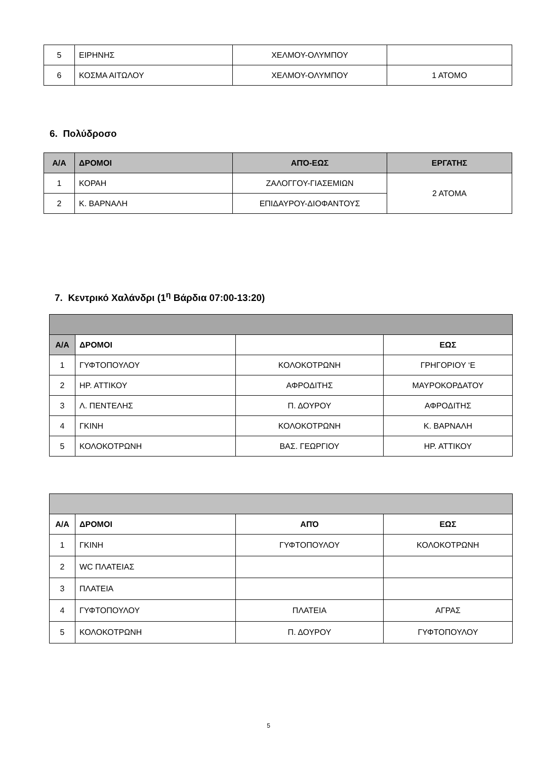| 5 | ΕΙΡΗΝΗΣ | ΧΕΛΜΟΥ-ΟΛΥΜΠΟΥ | |
| 6 | ΚΟΣΜΑ ΑΙΤΩΛΟΥ | ΧΕΛΜΟΥ-ΟΛΥΜΠΟΥ | 1 ΑΤΟΜΟ |
6. Πολύδροσο
| Α/Α | ΔΡΟΜΟΙ | ΑΠΌ-ΕΩΣ | ΕΡΓΑΤΗΣ |
| --- | --- | --- | --- |
| 1 | ΚΟΡΑΗ | ΖΑΛΟΓΓΟΥ-ΓΙΑΣΕΜΙΩΝ | 2 ΑΤΟΜΑ |
| 2 | Κ. ΒΑΡΝΑΛΗ | ΕΠΙΔΑΥΡΟΥ-ΔΙΟΦΑΝΤΟΥΣ | |
7. Κεντρικό Χαλάνδρι (1<sup>η</sup> Βάρδια 07:00-13:20)
| Α/Α | ΔΡΟΜΟΙ | | ΕΩΣ |
| --- | --- | --- | --- |
| 1 | ΓΥΦΤΟΠΟΥΛΟΥ | ΚΟΛΟΚΟΤΡΩΝΗ | ΓΡΗΓΟΡΙΟΥ ‘Ε |
| 2 | ΗΡ. ΑΤΤΙΚΟΥ | ΑΦΡΟΔΙΤΗΣ | ΜΑΥΡΟΚΟΡΔΑΤΟΥ |
| 3 | Λ. ΠΕΝΤΕΛΗΣ | Π. ΔΟΥΡΟΥ | ΑΦΡΟΔΙΤΗΣ |
| 4 | ΓΚΙΝΗ | ΚΟΛΟΚΟΤΡΩΝΗ | Κ. ΒΑΡΝΑΛΗ |
| 5 | ΚΟΛΟΚΟΤΡΩΝΗ | ΒΑΣ. ΓΕΩΡΓΙΟΥ | ΗΡ. ΑΤΤΙΚΟΥ |
| Α/Α | ΔΡΟΜΟΙ | ΑΠΌ | ΕΩΣ |
| --- | --- | --- | --- |
| 1 | ΓΚΙΝΗ | ΓΥΦΤΟΠΟΥΛΟΥ | ΚΟΛΟΚΟΤΡΩΝΗ |
| 2 | WC ΠΛΑΤΕΙΑΣ | | |
| 3 | ΠΛΑΤΕΙΑ | | |
| 4 | ΓΥΦΤΟΠΟΥΛΟΥ | ΠΛΑΤΕΙΑ | ΑΓΡΑΣ |
| 5 | ΚΟΛΟΚΟΤΡΩΝΗ | Π. ΔΟΥΡΟΥ | ΓΥΦΤΟΠΟΥΛΟΥ |
5